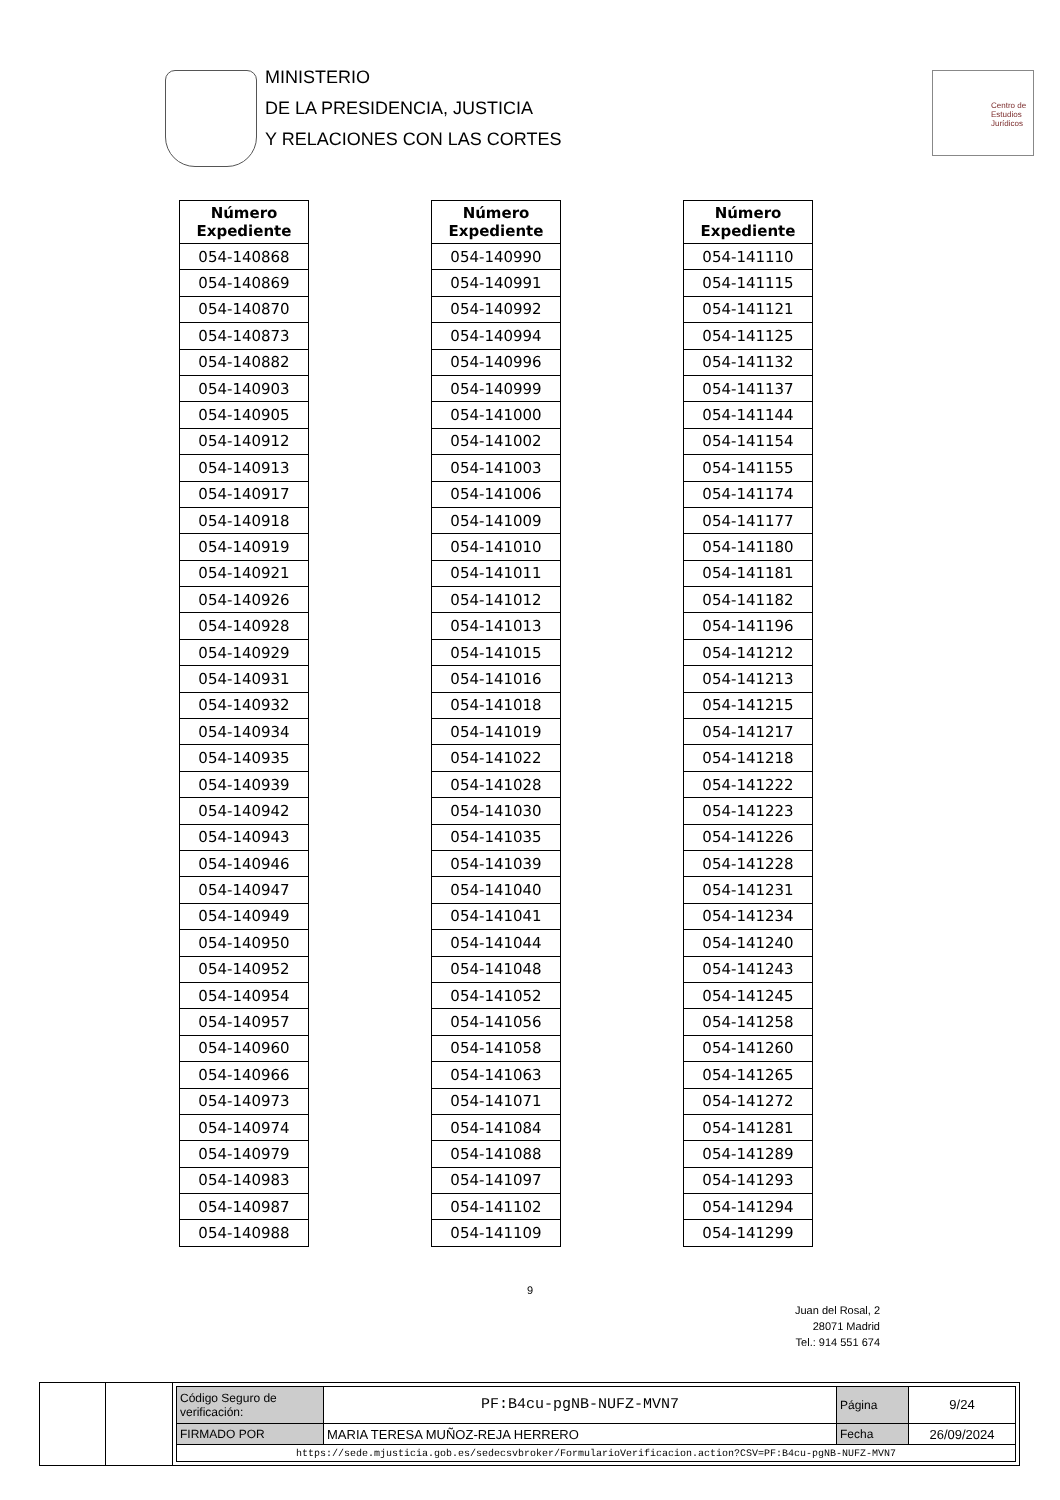MINISTERIO
DE LA PRESIDENCIA, JUSTICIA
Y RELACIONES CON LAS CORTES
Centro de
Estudios
Jurídicos
| Número Expediente |
| --- |
| 054-140868 |
| 054-140869 |
| 054-140870 |
| 054-140873 |
| 054-140882 |
| 054-140903 |
| 054-140905 |
| 054-140912 |
| 054-140913 |
| 054-140917 |
| 054-140918 |
| 054-140919 |
| 054-140921 |
| 054-140926 |
| 054-140928 |
| 054-140929 |
| 054-140931 |
| 054-140932 |
| 054-140934 |
| 054-140935 |
| 054-140939 |
| 054-140942 |
| 054-140943 |
| 054-140946 |
| 054-140947 |
| 054-140949 |
| 054-140950 |
| 054-140952 |
| 054-140954 |
| 054-140957 |
| 054-140960 |
| 054-140966 |
| 054-140973 |
| 054-140974 |
| 054-140979 |
| 054-140983 |
| 054-140987 |
| 054-140988 |
| Número Expediente |
| --- |
| 054-140990 |
| 054-140991 |
| 054-140992 |
| 054-140994 |
| 054-140996 |
| 054-140999 |
| 054-141000 |
| 054-141002 |
| 054-141003 |
| 054-141006 |
| 054-141009 |
| 054-141010 |
| 054-141011 |
| 054-141012 |
| 054-141013 |
| 054-141015 |
| 054-141016 |
| 054-141018 |
| 054-141019 |
| 054-141022 |
| 054-141028 |
| 054-141030 |
| 054-141035 |
| 054-141039 |
| 054-141040 |
| 054-141041 |
| 054-141044 |
| 054-141048 |
| 054-141052 |
| 054-141056 |
| 054-141058 |
| 054-141063 |
| 054-141071 |
| 054-141084 |
| 054-141088 |
| 054-141097 |
| 054-141102 |
| 054-141109 |
| Número Expediente |
| --- |
| 054-141110 |
| 054-141115 |
| 054-141121 |
| 054-141125 |
| 054-141132 |
| 054-141137 |
| 054-141144 |
| 054-141154 |
| 054-141155 |
| 054-141174 |
| 054-141177 |
| 054-141180 |
| 054-141181 |
| 054-141182 |
| 054-141196 |
| 054-141212 |
| 054-141213 |
| 054-141215 |
| 054-141217 |
| 054-141218 |
| 054-141222 |
| 054-141223 |
| 054-141226 |
| 054-141228 |
| 054-141231 |
| 054-141234 |
| 054-141240 |
| 054-141243 |
| 054-141245 |
| 054-141258 |
| 054-141260 |
| 054-141265 |
| 054-141272 |
| 054-141281 |
| 054-141289 |
| 054-141293 |
| 054-141294 |
| 054-141299 |
9
Juan del Rosal, 2
28071 Madrid
Tel.: 914 551 674
| Código Seguro de verificación: | PF:B4cu-pgNB-NUFZ-MVN7 | Página | 9/24 |
| FIRMADO POR | MARIA TERESA MUÑOZ-REJA HERRERO | Fecha | 26/09/2024 |
| https://sede.mjusticia.gob.es/sedecsvbroker/FormularioVerificacion.action?CSV=PF:B4cu-pgNB-NUFZ-MVN7 | | | |